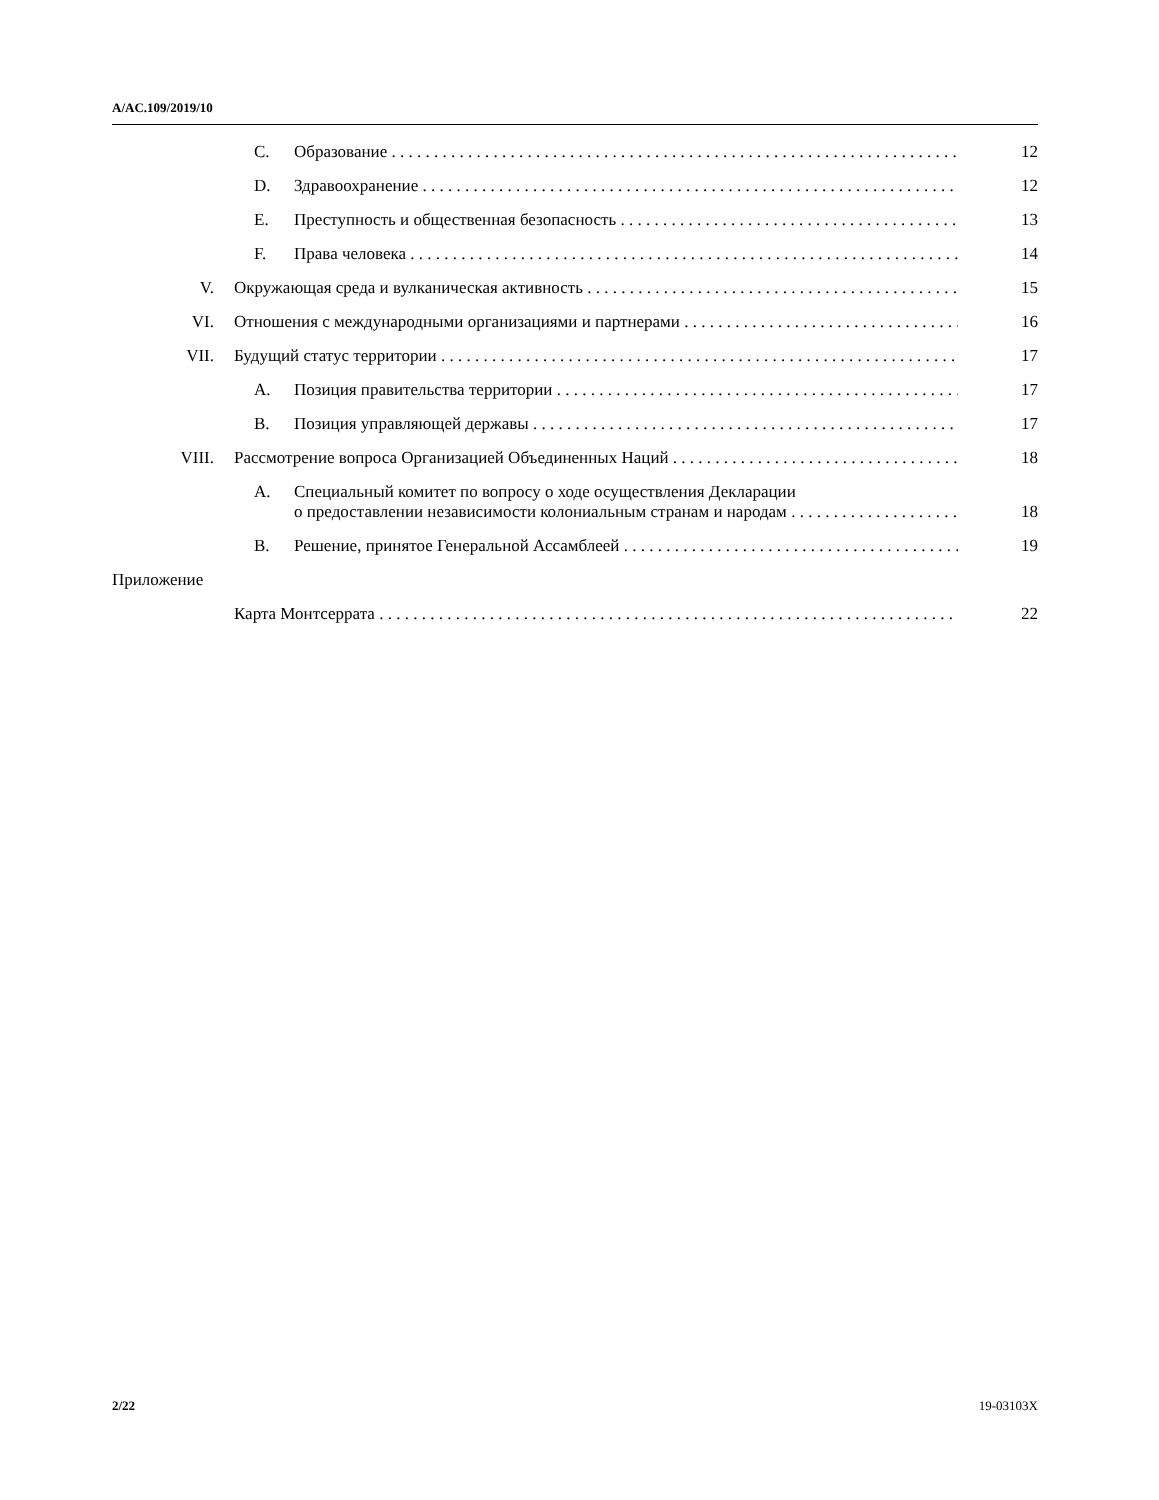A/AC.109/2019/10
C. Образование 12
D. Здравоохранение 12
E. Преступность и общественная безопасность 13
F. Права человека 14
V. Окружающая среда и вулканическая активность 15
VI. Отношения с международными организациями и партнерами 16
VII. Будущий статус территории 17
A. Позиция правительства территории 17
B. Позиция управляющей державы 17
VIII. Рассмотрение вопроса Организацией Объединенных Наций 18
A. Специальный комитет по вопросу о ходе осуществления Декларации
о предоставлении независимости колониальным странам и народам 18
B. Решение, принятое Генеральной Ассамблеей 19
Приложение
Карта Монтсеррата 22
2/22 19-03103X